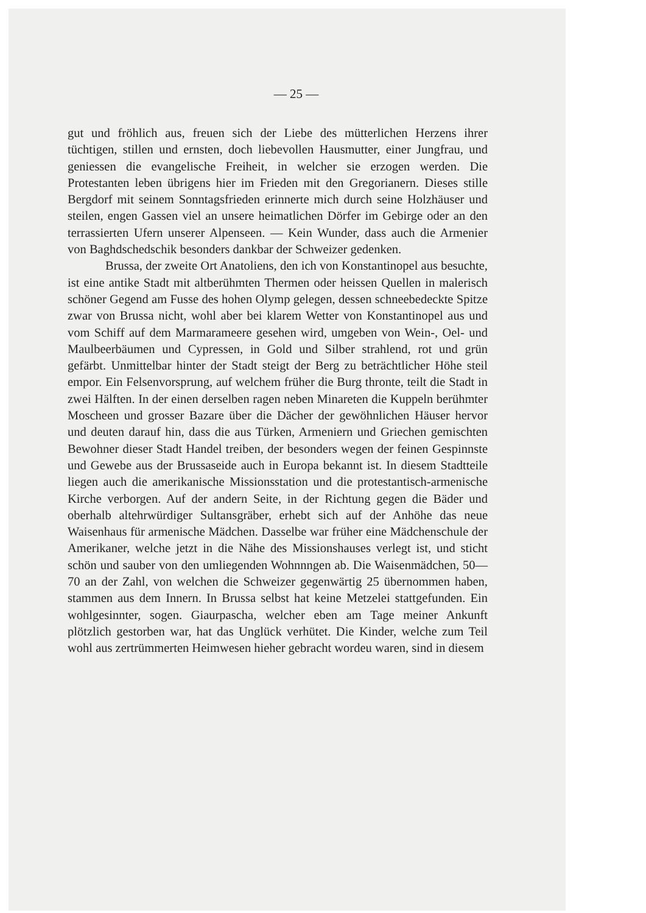— 25 —
gut und fröhlich aus, freuen sich der Liebe des mütterlichen Herzens ihrer tüchtigen, stillen und ernsten, doch liebevollen Hausmutter, einer Jungfrau, und geniessen die evangelische Freiheit, in welcher sie erzogen werden. Die Protestanten leben übrigens hier im Frieden mit den Gregorianern. Dieses stille Bergdorf mit seinem Sonntagsfrieden erinnerte mich durch seine Holzhäuser und steilen, engen Gassen viel an unsere heimatlichen Dörfer im Gebirge oder an den terrassierten Ufern unserer Alpenseen. — Kein Wunder, dass auch die Armenier von Baghdschedschik besonders dankbar der Schweizer gedenken.
Brussa, der zweite Ort Anatoliens, den ich von Konstantinopel aus besuchte, ist eine antike Stadt mit altberühmten Thermen oder heissen Quellen in malerisch schöner Gegend am Fusse des hohen Olymp gelegen, dessen schneebedeckte Spitze zwar von Brussa nicht, wohl aber bei klarem Wetter von Konstantinopel aus und vom Schiff auf dem Marmarameere gesehen wird, umgeben von Wein-, Oel- und Maulbeerbäumen und Cypressen, in Gold und Silber strahlend, rot und grün gefärbt. Unmittelbar hinter der Stadt steigt der Berg zu beträchtlicher Höhe steil empor. Ein Felsenvorsprung, auf welchem früher die Burg thronte, teilt die Stadt in zwei Hälften. In der einen derselben ragen neben Minareten die Kuppeln berühmter Moscheen und grosser Bazare über die Dächer der gewöhnlichen Häuser hervor und deuten darauf hin, dass die aus Türken, Armeniern und Griechen gemischten Bewohner dieser Stadt Handel treiben, der besonders wegen der feinen Gespinnste und Gewebe aus der Brussaseide auch in Europa bekannt ist. In diesem Stadtteile liegen auch die amerikanische Missionsstation und die protestantisch-armenische Kirche verborgen. Auf der andern Seite, in der Richtung gegen die Bäder und oberhalb altehrwürdiger Sultansgräber, erhebt sich auf der Anhöhe das neue Waisenhaus für armenische Mädchen. Dasselbe war früher eine Mädchenschule der Amerikaner, welche jetzt in die Nähe des Missionshauses verlegt ist, und sticht schön und sauber von den umliegenden Wohnnngen ab. Die Waisenmädchen, 50—70 an der Zahl, von welchen die Schweizer gegenwärtig 25 übernommen haben, stammen aus dem Innern. In Brussa selbst hat keine Metzelei stattgefunden. Ein wohlgesinnter, sogen. Giaurpascha, welcher eben am Tage meiner Ankunft plötzlich gestorben war, hat das Unglück verhütet. Die Kinder, welche zum Teil wohl aus zertrümmerten Heimwesen hieher gebracht wordeu waren, sind in diesem